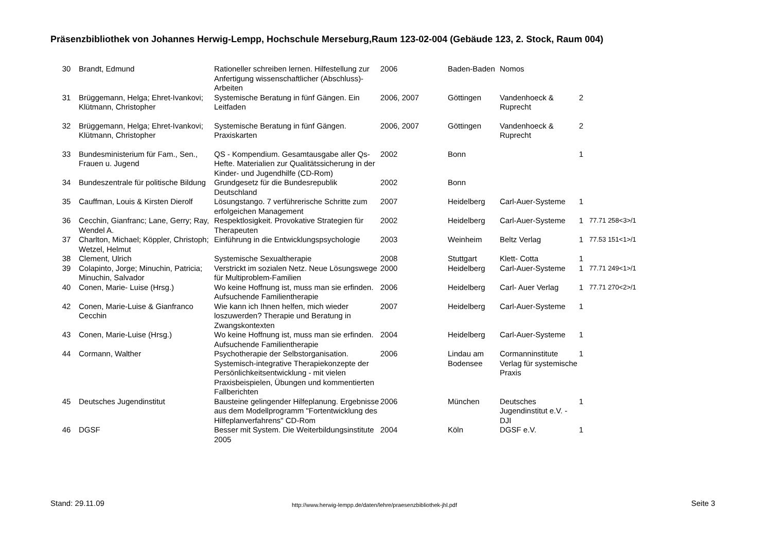Präsenzbibliothek von Johannes Herwig-Lempp, Hochschule Merseburg,Raum 123-02-004 (Gebäude 123, 2. Stock, Raum 004)
| 30 | Brandt, Edmund | Rationeller schreiben lernen. Hilfestellung zur Anfertigung wissenschaftlicher (Abschluss)-Arbeiten | 2006 | Baden-Baden | Nomos | | |
| 31 | Brüggemann, Helga; Ehret-Ivankovi; Klütmann, Christopher | Systemische Beratung in fünf Gängen. Ein Leitfaden | 2006, 2007 | Göttingen | Vandenhoeck & Ruprecht | 2 | |
| 32 | Brüggemann, Helga; Ehret-Ivankovi; Klütmann, Christopher | Systemische Beratung in fünf Gängen. Praxiskarten | 2006, 2007 | Göttingen | Vandenhoeck & Ruprecht | 2 | |
| 33 | Bundesministerium für Fam., Sen., Frauen u. Jugend | QS - Kompendium. Gesamtausgabe aller Qs-Hefte. Materialien zur Qualitätssicherung in der Kinder- und Jugendhilfe (CD-Rom) | 2002 | Bonn | | 1 | |
| 34 | Bundeszentrale für politische Bildung | Grundgesetz für die Bundesrepublik Deutschland | 2002 | Bonn | | | |
| 35 | Cauffman, Louis & Kirsten Dierolf | Lösungstango. 7 verführerische Schritte zum erfolgeichen Management | 2007 | Heidelberg | Carl-Auer-Systeme | 1 | |
| 36 | Cecchin, Gianfranc; Lane, Gerry; Ray, Wendel A. | Respektlosigkeit. Provokative Strategien für Therapeuten | 2002 | Heidelberg | Carl-Auer-Systeme | 1 | 77.71 258<3>/1 |
| 37 | Charlton, Michael; Köppler, Christoph; Wetzel, Helmut | Einführung in die Entwicklungspsychologie | 2003 | Weinheim | Beltz Verlag | 1 | 77.53 151<1>/1 |
| 38 | Clement, Ulrich | Systemische Sexualtherapie | 2008 | Stuttgart | Klett- Cotta | 1 | |
| 39 | Colapinto, Jorge; Minuchin, Patricia; Minuchin, Salvador | Verstrickt im sozialen Netz. Neue Lösungswege für Multiproblem-Familien | 2000 | Heidelberg | Carl-Auer-Systeme | 1 | 77.71 249<1>/1 |
| 40 | Conen, Marie- Luise (Hrsg.) | Wo keine Hoffnung ist, muss man sie erfinden. Aufsuchende Familientherapie | 2006 | Heidelberg | Carl- Auer Verlag | 1 | 77.71 270<2>/1 |
| 42 | Conen, Marie-Luise & Gianfranco Cecchin | Wie kann ich Ihnen helfen, mich wieder loszuwerden? Therapie und Beratung in Zwangskontexten | 2007 | Heidelberg | Carl-Auer-Systeme | 1 | |
| 43 | Conen, Marie-Luise (Hrsg.) | Wo keine Hoffnung ist, muss man sie erfinden. Aufsuchende Familientherapie | 2004 | Heidelberg | Carl-Auer-Systeme | 1 | |
| 44 | Cormann, Walther | Psychotherapie der Selbstorganisation. Systemisch-integrative Therapiekonzepte der Persönlichkeitsentwicklung - mit vielen Praxisbeispielen, Übungen und kommentierten Fallberichten | 2006 | Lindau am Bodensee | Cormanninstitute Verlag für systemische Praxis | 1 | |
| 45 | Deutsches Jugendinstitut | Bausteine gelingender Hilfeplanung. Ergebnisse aus dem Modellprogramm "Fortentwicklung des Hilfeplanverfahrens" CD-Rom | 2006 | München | Deutsches Jugendinstitut e.V. - DJI | 1 | |
| 46 | DGSF | Besser mit System. Die Weiterbildungsinstitute 2005 | 2004 | Köln | DGSF e.V. | 1 | |
Stand: 29.11.09
http://www.herwig-lempp.de/daten/lehre/praesenzbibliothek-jhl.pdf
Seite 3